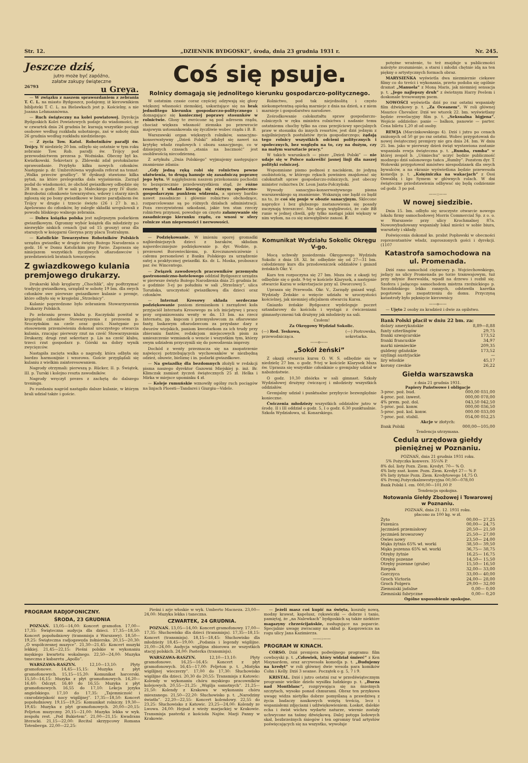Str. 12. „DZIENNIK BYDGOSKI”, środa, dnia 23 grudnia 1931 r. Nr. 245.
Jeszcze dziś,
jutro może być zapóźno,
załatw zakupy świąteczne
26793 u Greya.
— W związku z naszem sprawozdaniem z zebrania T. C. L. na miasto Bydgoszcz, podajemy, iż kierownikiem bibljoteki T. C. L. na Bielawkach jest p. Kościelny, a nie Joanna Lehmannówna.
— Ruch świąteczny na kolei powiatowej. Dyrekcja Bydgoskich Kolei Powiatowych podaje do wiadomości, że w czwartek dnia 24 grudnia br. kursują wszystkie pociągi osobowe według rozkładu sobotniego, zaś w sobotę dnia 26 grudnia według rozkładu niedzielnego.
— Z życia Tow. Katol. Robotników parafji św. Trójcy. W niedzielę 20 bm. odbyło się ostatnie w tym roku zebranie Tow. Rob. parafji św. Trójcy pod przewodnictwem prezesa p. Woźniaka. Obecny był ks. Kwiatkowski. Sekretarz p. Zblewski zdał protokularne sprawozdanie. Przybyło kilku nowych członków. Następnie p. dr. Umbreitówna wygłosiła referat na temat: „Walka przeciw gruźlicy”. W dyskusji stawiono kilka pytań, na które prelegentka dała wyjaśnienia. Zarząd podał do wiadomości, że obchód gwiazdkowy odbędzie się 28 bm. o godz. 18 w sali p. Małeckiego przy IV śluzie. Bezrobotni członkowie towarzystwa, wdowy i starzy niech zgloszą się po bony gwiazdkowe w biurze parafjalnem św. Trójcy w drugie i trzecie święto (26 i 27 b. m.). Apelowano do członków, by zaległe składki uregulowali z powodu bliskiego walnego zebrania.
— Dobra książka polska jest najlepszym podarkiem gwiazdkowym. Ogromny wybór książek dla młodzieży po niezwykle niskich cenach (już od 15 groszy) oraz dla starszych w księgarni Gieryna przy placu Teatralnym.
— Katolickie Towarzystwo Robotników Polskich urządza gwiazdkę w drugie święto Bożego Narodzenia o godz. 16 w Domu Katolickim przy Farze. Zaprasza się niniejszem wszystkich życzliwych ofiarodawców i przedstawicieli bratnich towarzystw.
Z gwiazdkowego kulania premjowego drukarzy.
Drukarski klub kręglarzy „Chochlik”, aby podtrzymać tradycję gwiazdkową, urządził w sobotę 19 bm. dla swych członków swe pierwsze gwiazdkowe kulanie o premje, które odbyło się w kręgielni „Strzelnicy”.
Kulanie poprzedzone było zebraniem Stowarzyszenia Drukarzy Polskich.
Po zebraniu prezes klubu p. Raczyński powitał w kręgielni członków Stowarzyszenia z prezesem p. Sroczyńskim na czele oraz gości. Następnie po stosownem przemówieniu dokonał uroczystego otwarcia kulania, rzucając pierwszy rzut na cześć Stowarzyszenia Drukarzy, drugi rzut sekretarz p. Lis na cześć klubu, trzeci rzut gospodarz p. Górski na dobry wynik zwycięzców.
Nastąpiła zacięta walka o nagrody, która odbyła się bardzo harmonijnie i wzorowa. Goście przyglądali się kulaniu z wielkim zainteresowaniem.
Nagrody otrzymali: pierwszą p. Rücker, II. p. Świątek, III. p. Turski i kolejno reszta zawodników.
Nagrody wręczył prezes z zachętą do dalszego treningu.
Po rozdaniu nagród nastąpiło dalsze kulanie, w którym brali udział także i goście.
Coś się psuje.
Rolnicy domagają się jednolitego kierunku gospodarczo-politycznego.
W ostatnim czasie coraz częściej odzywają się głosy większej własności ziemskiej, uskarżające się na brak jednolitego kierunku gospodarczo-politycznego i domagające się koniecznej poprawy stosunków w rolnictwie. Głosy te zwrócone są pod adresem rządu, chociaż większa własność ziemska po przewrocie majowym ustosunkowała się życzliwie wobec rządu i B. B.
Warszawski organ większych rolników, sanacyjno-konserwatywny „Dzień Polski” zdobył się nawet na krytykę władz rządowych i obozu sanacyjnego, co w dzisiejszych czasach „stania na baczność” jest osobliwością niecodzienną.
Z artykułu „Dnia Polskiego” wyjmujemy następujące znamienne zdania:
„Gdy jedną ręką robi się rolnictwu pewne ułatwienia, to drugą hamuje się zasadniczą poprawę jego bytu. W najgłębszem naszem przekonaniu pochodzi to bezsprzecznie przedewszystkiem stąd, że różne resorty i władze kierują się różnym społeczno-gospodarczym punktem widzenia, a sprawy bardzo nawet zasadnicze i głównie rolnictwo obchodzące, rozparcelowane są po różnych działach administracji. Poza rzeczywistemi szkodami, jakie ten stan rzeczy rolnictwu przynosi, powoduje on często załamywanie się zasadniczego kierunku rządu, co wnosi w sfery rolnicze stan niepewności i nerwowości.
Rolnictwo, pod tak niejednolitą i często niekompetentną opieką marnieje z dnia na dzień, a z niem marnieje i gospodarstwo narodowe.
Ześrodkowanie całokształtu spraw gospodarczo-rolniczych w ręku ministra rolnictwa i nadanie temu ostatniemu choćby tylko na czas przejściowy specjalnych praw w stosunku do innych resortów, jest dziś jednym z najpilniejszych postulatów życia gospodarczego; żądają tego rolnicy wszystkich odcieni politycznych i społecznych, bez względu na to, czy na dużym, czy na małym warsztacie pracy.”
W takich warunkach — pisze „Dzień Polski” — nie udaje się w Polsce nakreślić jasnej linji dla naszej polityki rolniczej.
Wspomniane pismo podnosi z naciskiem, że jedyną osobistością, w którego rękach powinien znajdować się całokształt spraw gospodarczo-rolniczych, jest obecny minister rolnictwa Dr. Leon Janta-Połczyński.
Wywody sanacyjno-konserwatywnego pisma warszawskiego są znamienne. Wskazują one bądź co bądź na to, że coś się psuje w obozie sanacyjnym. Sklecone naprędce i bez głębszego zastanowienia się posady zaczynają trzeszczeć. Nie ulega wątpliwości, że całe BB runie w jednej chwili, gdy tylko nastąpi jakiś większy w nim wyłom, na co się niewątpliwie zanosi. F.
— Podziękowanie. W imieniu sporej gromadki najbiedniejszych dzieci z baraków, składam najserdeczniejsze podziękowanie p. dyr. Wodzie, p. prezesowi Borowieckiemu, p. Kreczunowiczównie i całemu personelowi z Banku Polskiego za urządzenie sutej a praktycznej gwiazdki. Ks. dr. L. Moska, proboszcz par. św. Wincentego.
— Związek zawodowych pracowników przemysłu gastronomiczno-hotelowego oddział Bydgoszcz urządza w pierwsze święto Bożego Narodzenia dnia 25 grudnia br. o godzinie 3-ej po południu w sali „Strzelnicy”, ulica Toruńska, uroczystość gwiazdkową dla dzieci oraz członków.
— Internat Kresowy składa serdeczne podziękowanie paniom ziemiankom i zarządowi koła przyjaciół Internatu Kresowego za ich inicjatywę i pracę przy organizowaniu wenty w dn. 13 bm. na rzecz Internatu, pp. kupcom i przemysłowcom za ofiarowane fanty, łaskawym ofiarodawcom za przysłane dary z dworów wiejskich, paniom kwestarkom za ich trudy przy zbieraniu fantów, redakcjom miejscowych pism za umieszczenie wzmianek o wencie i wszystkim tym, którzy swym udziałem przyczynili się do powodzenia imprezy.
Dochód z wenty przeznacza się na zaopatrzenie najwięcej potrzebujących wychowanków w niezbędną odzież, obuwie, bieliznę i in. podarki gwiazdkowe.
— Na gwiazdkę dla bezdomnych złożyli w redakcji pisma naszego dyrektor Gazowni Miejskiej p. inż. Br. Klimczak zamiast życzeń świątecznych 25 zł. Helka i Mirka w miejsce upominku 4 zł.
— Koleje rumuńskie wznowiły ogólny ruch pociągów na linjach Ploesti—Tandarei i Giurgiu—Videle.
Komunikat Wydziału Sokolic Okręgu V-go.
Mocą uchwały posiedzenia Okręgowego Wydziału Sokolic z dnia 18. XI. br. odbędzie się od 27—31 bm. całodzienny kurs dla przodowniczek oddziałów i gniazd żeńskich Okr. V.
Kurs ten rozpoczyna się 27 bm. Msza św. z okazji tej odbędzie się o godz. 9-tej w kościele Klarysek, a następnie otwarcie Kursu w sekretarjacie przy ul. Dworcowej 5.
Uprasza się Przewodn. Okr. V., Zarządy gniazd wzgl. Wydziały Żeńskie o wzięcie udziału w uroczystości kościelnej, jak niemniej oficjalnem otwarciu Kursu.
Gniazdo żeńskie Bydgoszcz wydeleguje poczet sztandarowy do kościoła i wystąpi z ćwiczeniami gimnastycznemi tak drużyny jak młodzieży na sali.
Czołem!
Za Okręgowy Wydział Sokolic.
(—) Red. Teskowa,
przewodnicząca. (—) Piotrowska,
sekretarka.
——o——
„Sokół żeński”
Z okazji otwarcia kursu O. W. S. odbędzie się w niedzielę 27 bm. o godz. 9-tej w kościele Klarysek Msza św. Uprasza się wszystkie członkinie o gremjalny udział w nabożeństwie.
O godz. 10,30 zbiórka w sali gimnast. Szkoły Wydziałowej drużyny ćwiczącej i młodzieży wszystkich oddziałów.
Gremjalny udział i punktualne przybycie bezwzględnie konieczne.
Ćwiczenia młodzieży wszystkich oddziałów jutro w środę. II i III oddział o godz. 5, I o godz. 6.30 punktualnie. Szkoła Wydziałowa, ul. Konarskiego.
potężne wrażenie, to też znajduje u publiczności należyte zrozumienie, a starsi i młodzi chętnie idą na ten piękny o artystycznych formach obraz.
MARYSIEŃKA wyświetla dwa niezmiernie ciekawe filmy co do treści i wykonania, przeto podoba się ogólnie dramat „Manuela” z Moną Maris, jak niemniej sensacja p. t. „Jego najlepszy druh” z świetnym Harry Peelem i doskonale tresowanym psem.
NOWOŚCI wyświetla dziś po raz ostatni wspaniały film dźwiękowy p. t. „Za Oceanem”. W roli głównej Maurice Chevalier. Dziś we wtorek 22. bm. wyświetlany będzie rewelacyjny film p. t. „Seksualna higjena”. Wejście oddzielne: panie — balkon, panowie — parter. Cena biletu 1,20 zł od osoby.
REWJA (Marcinkowskiego 4). Dziś i jutro po cenach zniżonych od 50 gr po raz ostatni. Wobec przygotowań do nowej świątecznej premjery nie gra dnia 24. bm. W dniu 25. bm. jako w pierwszy dzień świąt wystawiona zostanie wspaniała rewja świąteczna p. t. „Rumba, rumba” w której zespół b. „Uśmiechu” uczyć będzie publiczność modnego dziś salonowego tańca „Rumby”. Pozatem dyr. T. Wołowski przygotował mnóstwo niespodzianek dla swych bywalców, a na ekranie wyświetlona będzie przewesoła komedja p. t. „Księżniczka na wakacjach” z Ossi Oswaldą i Igo Symem w głównych rolach. W dni świąteczne przedstawienia odbywać się będą codziennie od godz. 3 po poł.
——::——
W nowej siedzibie.
Dnia 15. bm. odbyło się uroczyste otwarcie nowego lokalu firmy samochodowej Morris Commercial Sp. z o. o. w Warszawie przy ulicy Krochmalnej 87a. Nowowybudowany wspaniały lokal mieści w sobie biura, warsztaty i składy.
Poświęcenia dokonał ks. prałat Popławski w obecności reprezentantów władz, zaproszonych gości i dyrekcji. (1107
Katastrofa samochodowa na ul. Promenada.
Dziś rano samochód ciężarowy p. Wojciechowskiego, jadący na ulicy Promenada po torze tramwajowym, tuż przy młynie Baerwalda, wpadł na drzewo i rozbił się. Szofera i jadącego samochodem mistrza rzeźnickiego p. Szczolińskiego lekko rannych, odstawiła karetka pogotowia po zaopatrzeniu do domu. Przyczyną katastrofy było pęknięcie kierownicy.
——o——
— Ujęto 2 osoby za kradzież i dwie za opilstwo.
Bank Polski płacił w dniu 22 bm. za:
| dolary amerykańskie | 8,89—8,88 |
| funty szterlingów | 29,75 |
| franki szwajcarskie | 173,52 |
| franki francuskie | 34,97 |
| marki niemieckie | 209,35 |
| guldeny gdańskie | 173,52 |
| szylingi austrjackie | — |
| liry włoskie | 45,17 |
| korony czeskie | 26,22 |
Giełda warszawska
z dnia 21 grudnia 1931.
Papiery Państwowe i obligacje
| 3-proc. poż. bud. | 000,00 031,00 |
| 4-proc. poż. inwest. | 000,00 078,00 |
| 4% prem. poż. dol. | 043,50 042,50 |
| 5-proc. poż. konw. | 000,00 036,50 |
| 5-proc. poż. kol. konw. | 000.00 033,00 |
| 7-proc. poż. stabil. | 054,00 052,25 |
| Akcje w złotych: | |
| Bank Polski | 000,00—105,00 |
Tendencja utrzymana.
Cedula urzędowa giełdy pieniężnej w Poznaniu.
POZNAŃ, dnia 21 grudnia 1931 roku.
5% Pożyczka konwers. 35¼% P.
8% dol. listy Pozn. Ziem. Kredyt. 70— % O.
4% listy zast. konw. Pozn. Ziem. Kredyt 27— % P.
6% listy żytnie Pozn. Ziem. Kredytowego 14,75 O.
4% Premj.PożyczkaInwestycyjna 00,00—078,00
Bank Polski I. em. 000,00—101,00 P.
Tendencja spokojna.
Notowania Giełdy Zbożowej i Towarowej w Poznaniu.
POZNAŃ, dnia 21. 12. 1931 roku.
płacono za 100 kg. w zł.
| Żyto | 00,00— 27,25 |
| Pszenica | 00,00— 24,75 |
| Jęczmień przemiałowy | 20,50— 21,50 |
| Jęczmień browarowy | 25,50— 27,00 |
| Owies nowy | 23,50— 24,00 |
| Mąka żytnia 65% wł. worki | 38,50— 39,50 |
| Mąka pszenna 65% wł. worki | 36,75— 38,75 |
| Otręby żytnie | 16,25— 16,75 |
| Otręby pszenne | 14,50— 15,50 |
| Otręby pszenne (grube) | 15,50— 16,50 |
| Rzepak | 32,00— 33,00 |
| Gorczyca | 33,00— 40,00 |
| Groch Victoria | 24,00— 28,00 |
| Groch Folgera | 29,00— 32,00 |
| Ziemniaki jadalne | 0,00— 0,00 |
| Ziemniaki fabryczne | 0,00— 0,20 |
Ogólne usposobienie spokojne.
PROGRAM RADJOFONICZNY.
ŚRODA, 23 GRUDNIA
POZNAŃ. 13,05—14,00: Koncert gramofon. 17,00—17,35: Świąteczna audycja dla dzieci. 17,35—18,50: Koncert popołudniowy (transmisja z Warszawy). 18,50—19,25: Świąteczna radjogawęda żołnierska. 20,15—20,30: „O współczesnej muzyce”. 21,30—21,45: Koncert muzyki lekkiej. 21,45—22,15: Pieśni polskie w wykonaniu męskiego kwartetu wokalnego. 22,50—24,00: Muzyka taneczna z kabaretu „Apollo”.
WARSZAWA-RASZYN. 12,10—13,10: Płyty gramofonowe. 14,45—15,15: Muzyka z płyt gramofonowych. 15,15—15,20: Komunikat harcerski. 15,50—16,15: Muzyka z płyt gramofonowych. 16,20—16,40: Odczyt. 16,40 do 16,55: Muzyka z płyt gramofonowych. 16,55 do 17,10: Lekcja języka angielskiego. 17,10 do 17,35: „Tajemniczość i czarodziejskość nocy wigilijnej”. 17,35—18,50: Koncert popołudniowy. 19,15—19,25: Komunikat rolniczy. 19,30—19,45: Muzyka z płyt gramofonowych. 20,00—20,15: Feljeton muzyczny. 20,15—21,00: Muzyka lekka w wyk. zespołu rest. „Pod Bukietem”. 21,00—21,15: Kwadrans literacki. 21,15—22,00: Recital skrzypcowy Romana Totenberga. 22,00—22,25:
Pieśni i arje włoskie w wyk. Umberto Macneza. 23,00—24,00: Muzyka lekka i taneczna.
CZWARTEK, 24 GRUDNIA.
POZNAŃ. 13,05—14,00: Koncert gramofonowy. 17,00—17,35: Słuchowisko dla dzieci (transmisja). 17,35—18,15: Koncert (transmisja). 18,15—18,45: Słuchowisko dla młodzieży 18,45—19,00: „Podania i legendy wigilijne. 21,00—24,00: Audycja wigilijna zbiorowa ze wszystkich stacyj polskich. 24,00: Pasterka (transmisja).
WARSZAWA-RASZYN. 12,10—13,10: Płyty gramofonowe. 16,25—16,45: Koncert z płyt gramofonowych. 16,45—17,00: Feljeton p. t. „Mistyka wigilijnej wieczerzy”. 17,00 do 17,30: Słuchowisko wigilijne dla dzieci. 20,30 do 20,55: Transmisja z Katowic: Kolendy w wykonaniu chóru męskiego pracowników kolejowych. 20,55—21,25: „Wigilja samotnych”. 21,25—21,50: Kolendy z Krakowa w wykonaniu chóru mieszanego. 21,50—22,20: Słuchowisko p. t. „Narodziny światła”. 22,20—22,55: Koncert kolendowy. 22,55 do 23,25: Słuchowisko z Katowic. 23,25—24,00: Kolendy ze Lwowa. 24,00: Hejnał z wieży marjackiej w Krakowie. Transmisja pasterki z kościoła Najśw. Marji Panny w Krakowie.
— Jeżeli masz coś kupić na święta, koszulę nową, modny krawat, kapelusz, rękawiczki — dobrze i tanio, pamiętaj, że „na Nalewkach” bydgoskich są także niektóre magazyny chrześcijańskie, zasługujące na poparcie. Specjalnie uwagę zwracamy na skład p. Kasprowicza na rogu ulicy Jana Kazimierza.
——::——
PROGRAM W KINACH.
CORSO. Dziś premjera podwójnego programu: film cowboyski p. t. „Człowiek, który widział śmierć” z Ken Maynardem, oraz arcywesoła komedja p. t. „Budujemy na kredyt” w roli głównej dwie wesoła para komików Cohn i Kelly. Dziś 3 seanse. Początek o g. 5, 7 i 9.
KRISTAL. Dziś i jutro ostatni raz w przedświątecznym programie wielkie dzieło wysiłku ludzkiego p. t. „Burza nad Montblanc”, rozgrywająca się na śnieżnych szczytach, wysoko ponad chmurami. Obraz ten przykuwa uwagę widza nietylko dobrze pomyślaną a prawdziwą z życia badaczy naukowych wziętą treścią, lecz i wspaniałemi zdjęciami i udźwiękowieniem. Łoskot, dalekie echa i świst wichru wydarte naturze, wiernie zostały uchwycone na taśmę dźwiękową. Dalej potęga lodowych skał, bezbrzeżnych śniegów i ten ogromny trud artystów poświęcających się na wszystko, wywołuje